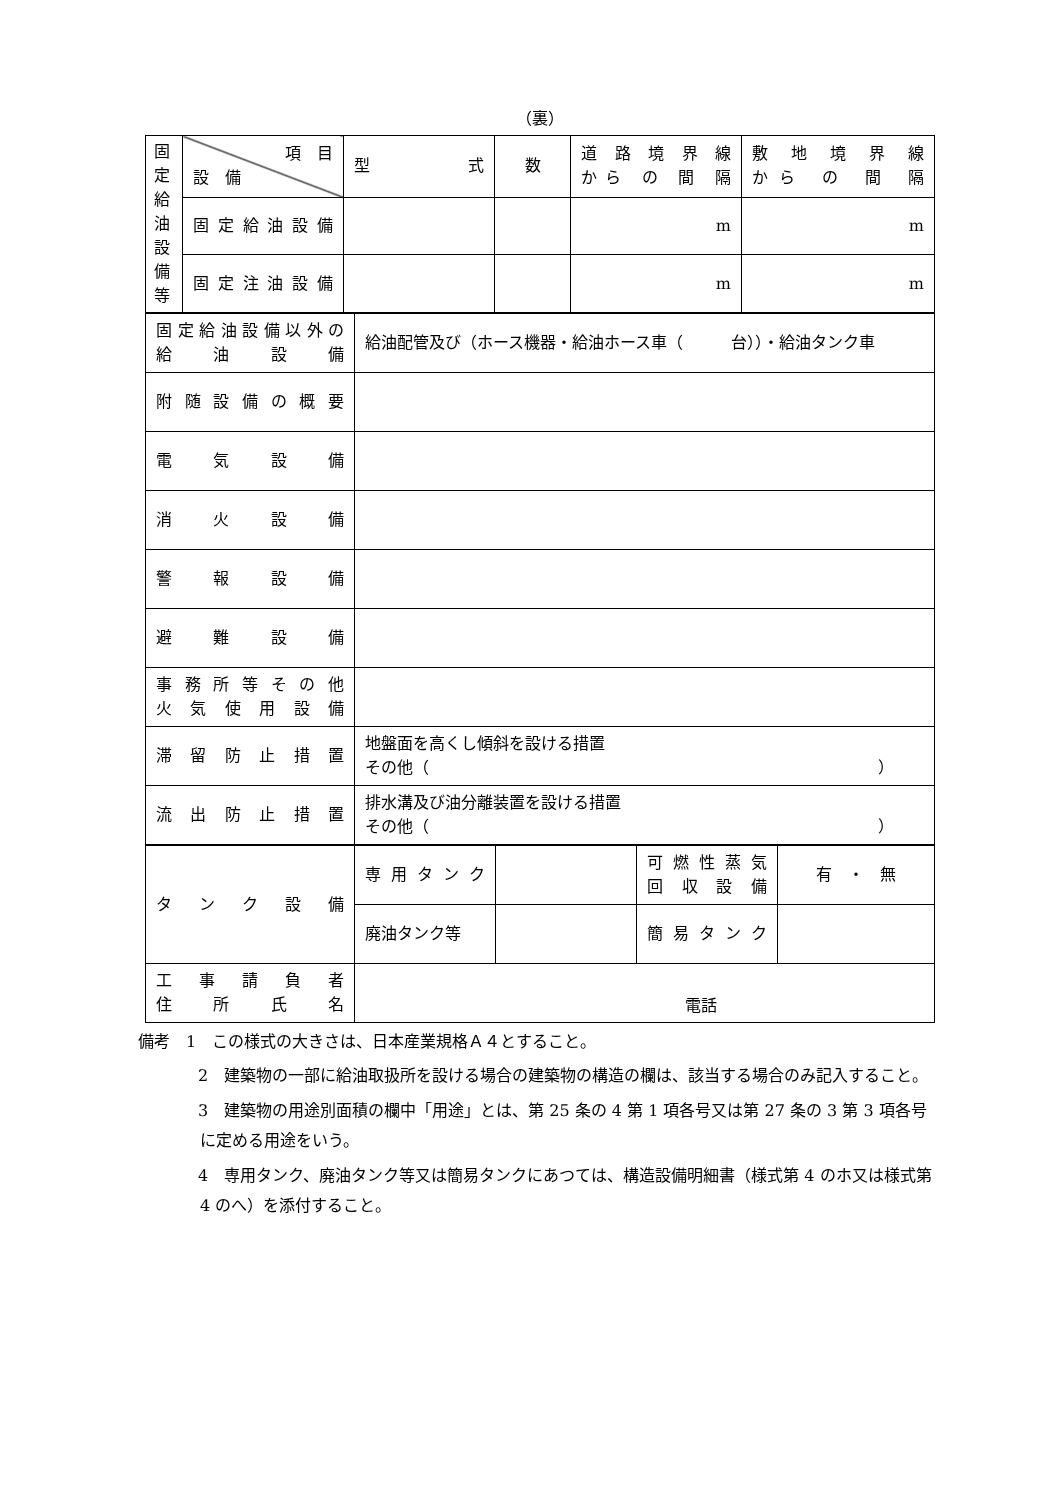（裏）
| 固 定 給 油 設 備 等 | 項 目 設 備 | 型 式 | 数 | 道 路 境 界 線 から の 間 隔 | 敷 地 境 界 線 から の 間 隔 |
| | 固定給油設備 | | | m | m |
| | 固定注油設備 | | | m | m |
| 固定給油設備以外の 給 油 設 備 | 給油配管及び（ホース機器・給油ホース車（ 台））・給油タンク車 |
| 附随設備の概要 | |
| 電 気 設 備 | |
| 消 火 設 備 | |
| 警 報 設 備 | |
| 避 難 設 備 | |
| 事務所等その他 火気使用設備 | |
| 滞留防止措置 | 地盤面を高くし傾斜を設ける措置 その他（ ） |
| 流出防止措置 | 排水溝及び油分離装置を設ける措置 その他（ ） |
| タ ン ク 設 備 | 専用タンク | | 可燃性蒸気 回収設備 | 有 ・ 無 |
| | 廃油タンク等 | | 簡易タンク | |
| 工 事 請 負 者 住 所 氏 名 | 電話 | | | |
備考　1　この様式の大きさは、日本産業規格Ａ４とすること。
2　建築物の一部に給油取扱所を設ける場合の建築物の構造の欄は、該当する場合のみ記入すること。
3　建築物の用途別面積の欄中「用途」とは、第 25 条の 4 第 1 項各号又は第 27 条の 3 第 3 項各号に定める用途をいう。
4　専用タンク、廃油タンク等又は簡易タンクにあつては、構造設備明細書（様式第 4 のホ又は様式第 4 のへ）を添付すること。